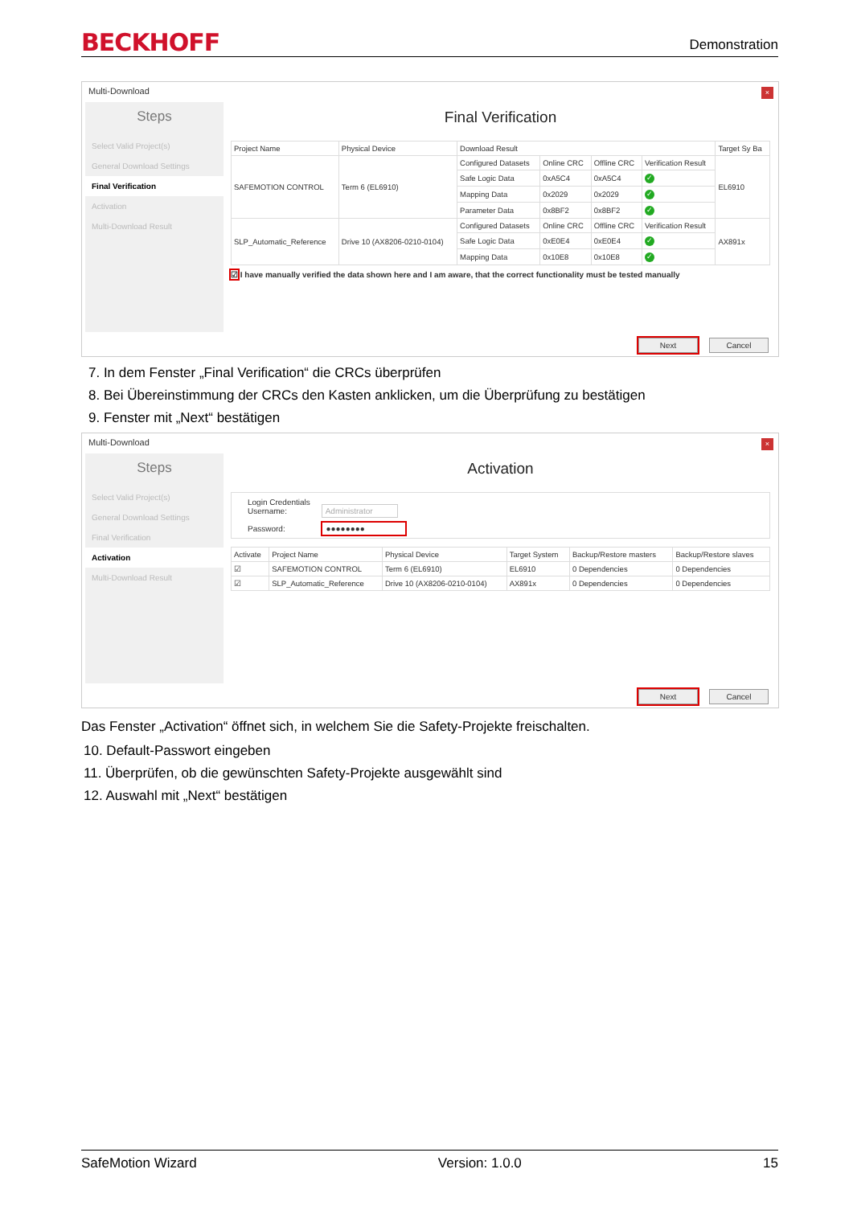BECKHOFF Demonstration
Multi-Download
×
Steps
Select Valid Project(s)
General Download Settings
Final Verification
Activation
Multi-Download Result
Final Verification
| Project Name | Physical Device | Download Result | | | | Target Sy Ba |
| --- | --- | --- | --- | --- | --- | --- |
| SAFEMOTION CONTROL | Term 6 (EL6910) | Configured Datasets | Online CRC | Offline CRC | Verification Result | EL6910 |
| | | Safe Logic Data | 0xA5C4 | 0xA5C4 | ✓ | |
| | | Mapping Data | 0x2029 | 0x2029 | ✓ | |
| | | Parameter Data | 0x8BF2 | 0x8BF2 | ✓ | |
| SLP_Automatic_Reference | Drive 10 (AX8206-0210-0104) | Configured Datasets | Online CRC | Offline CRC | Verification Result | AX891x |
| | | Safe Logic Data | 0xE0E4 | 0xE0E4 | ✓ | |
| | | Mapping Data | 0x10E8 | 0x10E8 | ✓ | |
☑ I have manually verified the data shown here and I am aware, that the correct functionality must be tested manually
Next Cancel
7. In dem Fenster „Final Verification“ die CRCs überprüfen
8. Bei Übereinstimmung der CRCs den Kasten anklicken, um die Überprüfung zu bestätigen
9. Fenster mit „Next“ bestätigen
Multi-Download
×
Steps
Select Valid Project(s)
General Download Settings
Final Verification
Activation
Multi-Download Result
Activation
Login Credentials
Username: Administrator
Password: ●●●●●●●●
| Activate | Project Name | Physical Device | Target System | Backup/Restore masters | Backup/Restore slaves |
| --- | --- | --- | --- | --- | --- |
| ☑ | SAFEMOTION CONTROL | Term 6 (EL6910) | EL6910 | 0 Dependencies | 0 Dependencies |
| ☑ | SLP_Automatic_Reference | Drive 10 (AX8206-0210-0104) | AX891x | 0 Dependencies | 0 Dependencies |
Next Cancel
Das Fenster „Activation“ öffnet sich, in welchem Sie die Safety-Projekte freischalten.
10. Default-Passwort eingeben
11. Überprüfen, ob die gewünschten Safety-Projekte ausgewählt sind
12. Auswahl mit „Next“ bestätigen
SafeMotion Wizard Version: 1.0.0 15